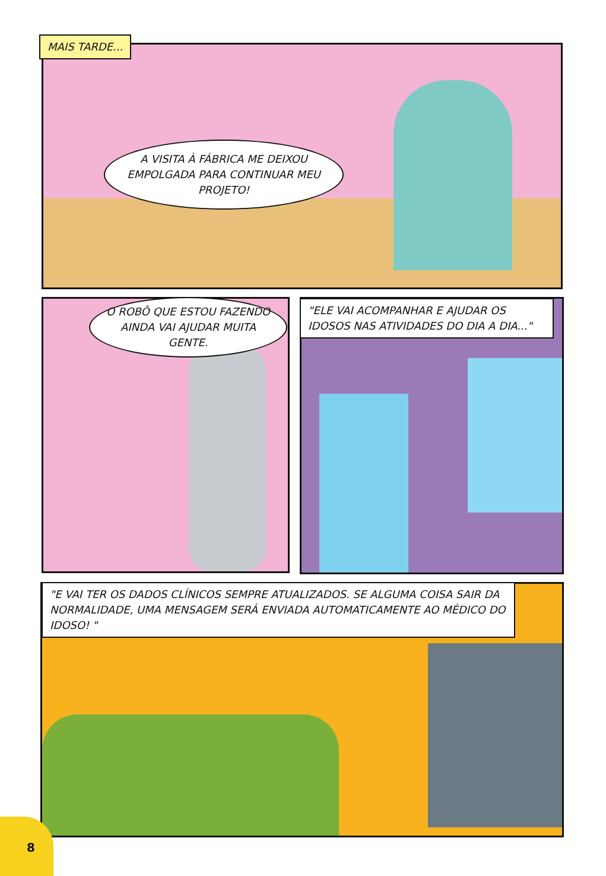MAIS TARDE...
A VISITA À FÁBRICA ME DEIXOU EMPOLGADA PARA CONTINUAR MEU PROJETO!
O ROBÔ QUE ESTOU FAZENDO AINDA VAI AJUDAR MUITA GENTE.
"ELE VAI ACOMPANHAR E AJUDAR OS IDOSOS NAS ATIVIDADES DO DIA A DIA..."
"E VAI TER OS DADOS CLÍNICOS SEMPRE ATUALIZADOS. SE ALGUMA COISA SAIR DA NORMALIDADE, UMA MENSAGEM SERÁ ENVIADA AUTOMATICAMENTE AO MÉDICO DO IDOSO! "
8